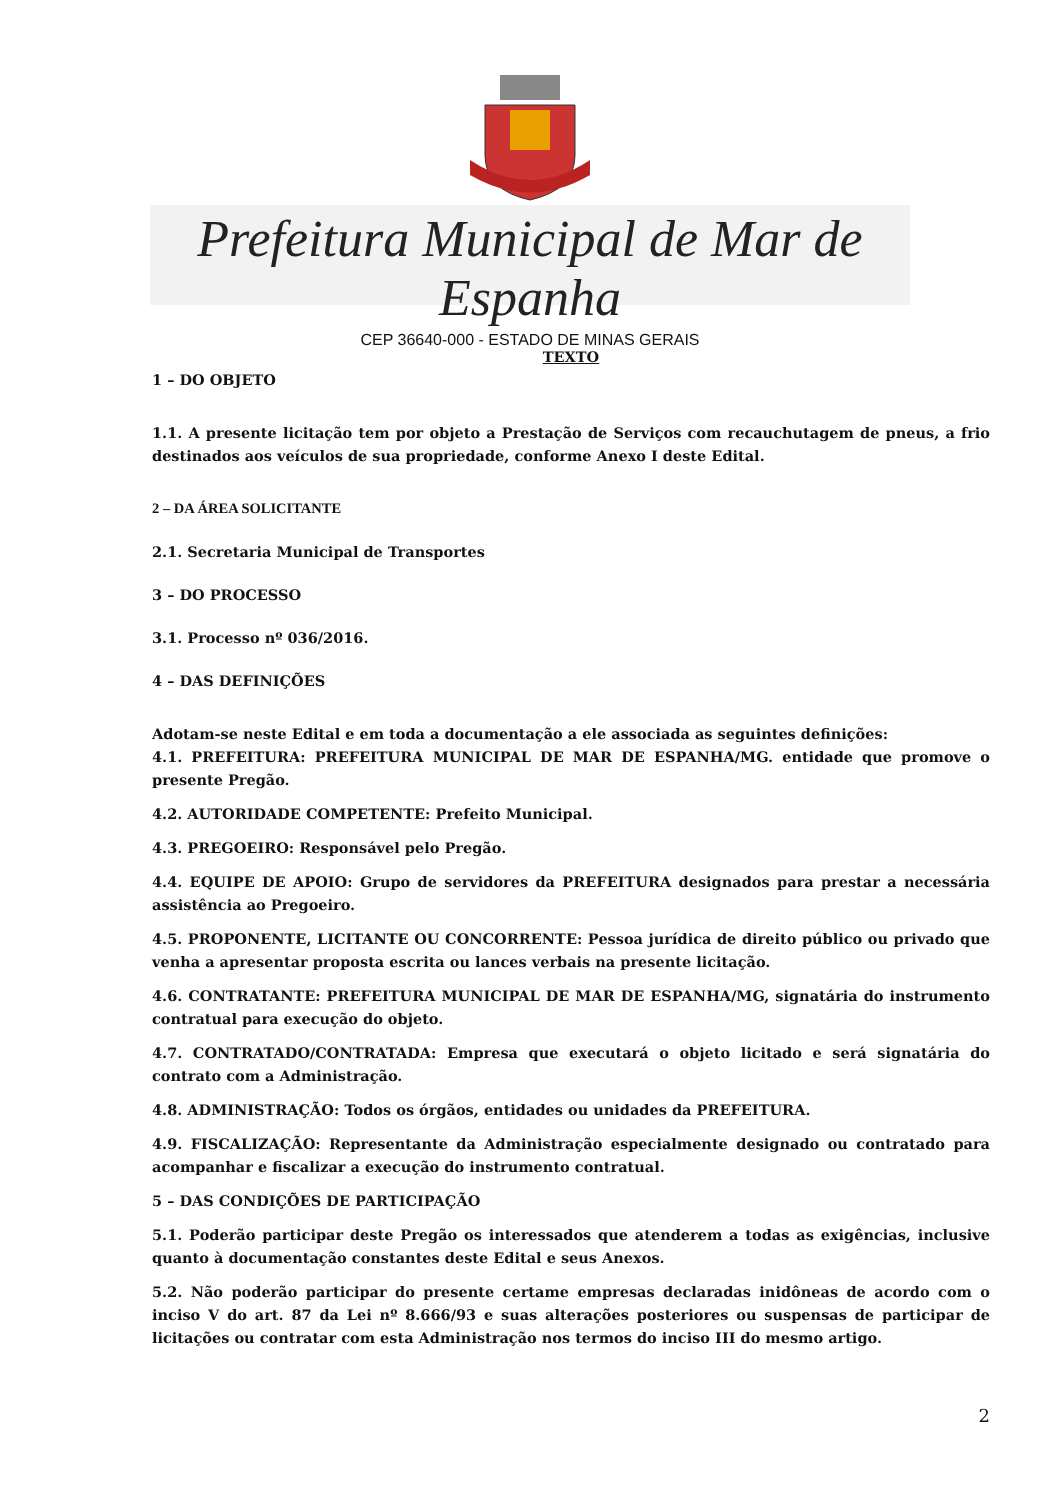Prefeitura Municipal de Mar de Espanha
CEP 36640-000 - ESTADO DE MINAS GERAIS
TEXTO
1 – DO OBJETO
1.1. A presente licitação tem por objeto a Prestação de Serviços com recauchutagem de pneus, a frio destinados aos veículos de sua propriedade, conforme Anexo I deste Edital.
2 – DA ÁREA SOLICITANTE
2.1. Secretaria Municipal de Transportes
3 – DO PROCESSO
3.1. Processo nº 036/2016.
4 – DAS DEFINIÇÕES
Adotam-se neste Edital e em toda a documentação a ele associada as seguintes definições:
4.1. PREFEITURA: PREFEITURA MUNICIPAL DE MAR DE ESPANHA/MG. entidade que promove o presente Pregão.
4.2. AUTORIDADE COMPETENTE: Prefeito Municipal.
4.3. PREGOEIRO: Responsável pelo Pregão.
4.4. EQUIPE DE APOIO: Grupo de servidores da PREFEITURA designados para prestar a necessária assistência ao Pregoeiro.
4.5. PROPONENTE, LICITANTE OU CONCORRENTE: Pessoa jurídica de direito público ou privado que venha a apresentar proposta escrita ou lances verbais na presente licitação.
4.6. CONTRATANTE: PREFEITURA MUNICIPAL DE MAR DE ESPANHA/MG, signatária do instrumento contratual para execução do objeto.
4.7. CONTRATADO/CONTRATADA: Empresa que executará o objeto licitado e será signatária do contrato com a Administração.
4.8. ADMINISTRAÇÃO: Todos os órgãos, entidades ou unidades da PREFEITURA.
4.9. FISCALIZAÇÃO: Representante da Administração especialmente designado ou contratado para acompanhar e fiscalizar a execução do instrumento contratual.
5 – DAS CONDIÇÕES DE PARTICIPAÇÃO
5.1. Poderão participar deste Pregão os interessados que atenderem a todas as exigências, inclusive quanto à documentação constantes deste Edital e seus Anexos.
5.2. Não poderão participar do presente certame empresas declaradas inidôneas de acordo com o inciso V do art. 87 da Lei nº 8.666/93 e suas alterações posteriores ou suspensas de participar de licitações ou contratar com esta Administração nos termos do inciso III do mesmo artigo.
2